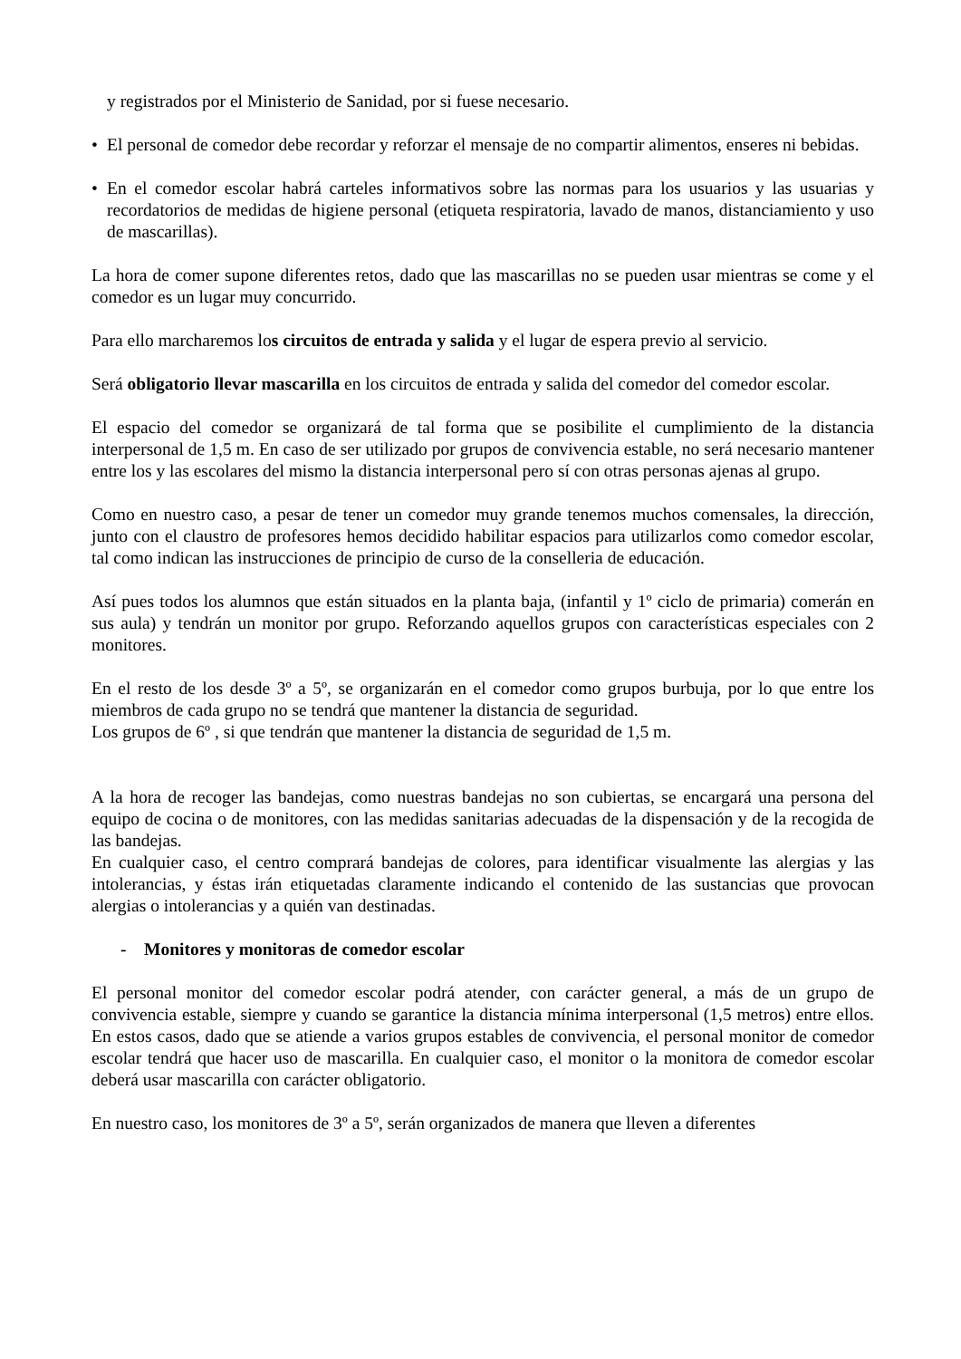y registrados por el Ministerio de Sanidad, por si fuese necesario.
• El personal de comedor debe recordar y reforzar el mensaje de no compartir alimentos, enseres ni bebidas.
• En el comedor escolar habrá carteles informativos sobre las normas para los usuarios y las usuarias y recordatorios de medidas de higiene personal (etiqueta respiratoria, lavado de manos, distanciamiento y uso de mascarillas).
La hora de comer supone diferentes retos, dado que las mascarillas no se pueden usar mientras se come y el comedor es un lugar muy concurrido.
Para ello marcharemos los circuitos de entrada y salida y el lugar de espera previo al servicio.
Será obligatorio llevar mascarilla en los circuitos de entrada y salida del comedor del comedor escolar.
El espacio del comedor se organizará de tal forma que se posibilite el cumplimiento de la distancia interpersonal de 1,5 m. En caso de ser utilizado por grupos de convivencia estable, no será necesario mantener entre los y las escolares del mismo la distancia interpersonal pero sí con otras personas ajenas al grupo.
Como en nuestro caso, a pesar de tener un comedor muy grande tenemos muchos comensales, la dirección, junto con el claustro de profesores hemos decidido habilitar espacios para utilizarlos como comedor escolar, tal como indican las instrucciones de principio de curso de la conselleria de educación.
Así pues todos los alumnos que están situados en la planta baja, (infantil y 1º ciclo de primaria) comerán en sus aula) y tendrán un monitor por grupo. Reforzando aquellos grupos con características especiales con 2 monitores.
En el resto de los desde 3º a 5º, se organizarán en el comedor como grupos burbuja, por lo que entre los miembros de cada grupo no se tendrá que mantener la distancia de seguridad.
Los grupos de 6º , si que tendrán que mantener la distancia de seguridad de 1,5 m.
A la hora de recoger las bandejas, como nuestras bandejas no son cubiertas, se encargará una persona del equipo de cocina o de monitores, con las medidas sanitarias adecuadas de la dispensación y de la recogida de las bandejas.
En cualquier caso, el centro comprará bandejas de colores, para identificar visualmente las alergias y las intolerancias, y éstas irán etiquetadas claramente indicando el contenido de las sustancias que provocan alergias o intolerancias y a quién van destinadas.
- Monitores y monitoras de comedor escolar
El personal monitor del comedor escolar podrá atender, con carácter general, a más de un grupo de convivencia estable, siempre y cuando se garantice la distancia mínima interpersonal (1,5 metros) entre ellos. En estos casos, dado que se atiende a varios grupos estables de convivencia, el personal monitor de comedor escolar tendrá que hacer uso de mascarilla. En cualquier caso, el monitor o la monitora de comedor escolar deberá usar mascarilla con carácter obligatorio.
En nuestro caso, los monitores de 3º a 5º, serán organizados de manera que lleven a diferentes